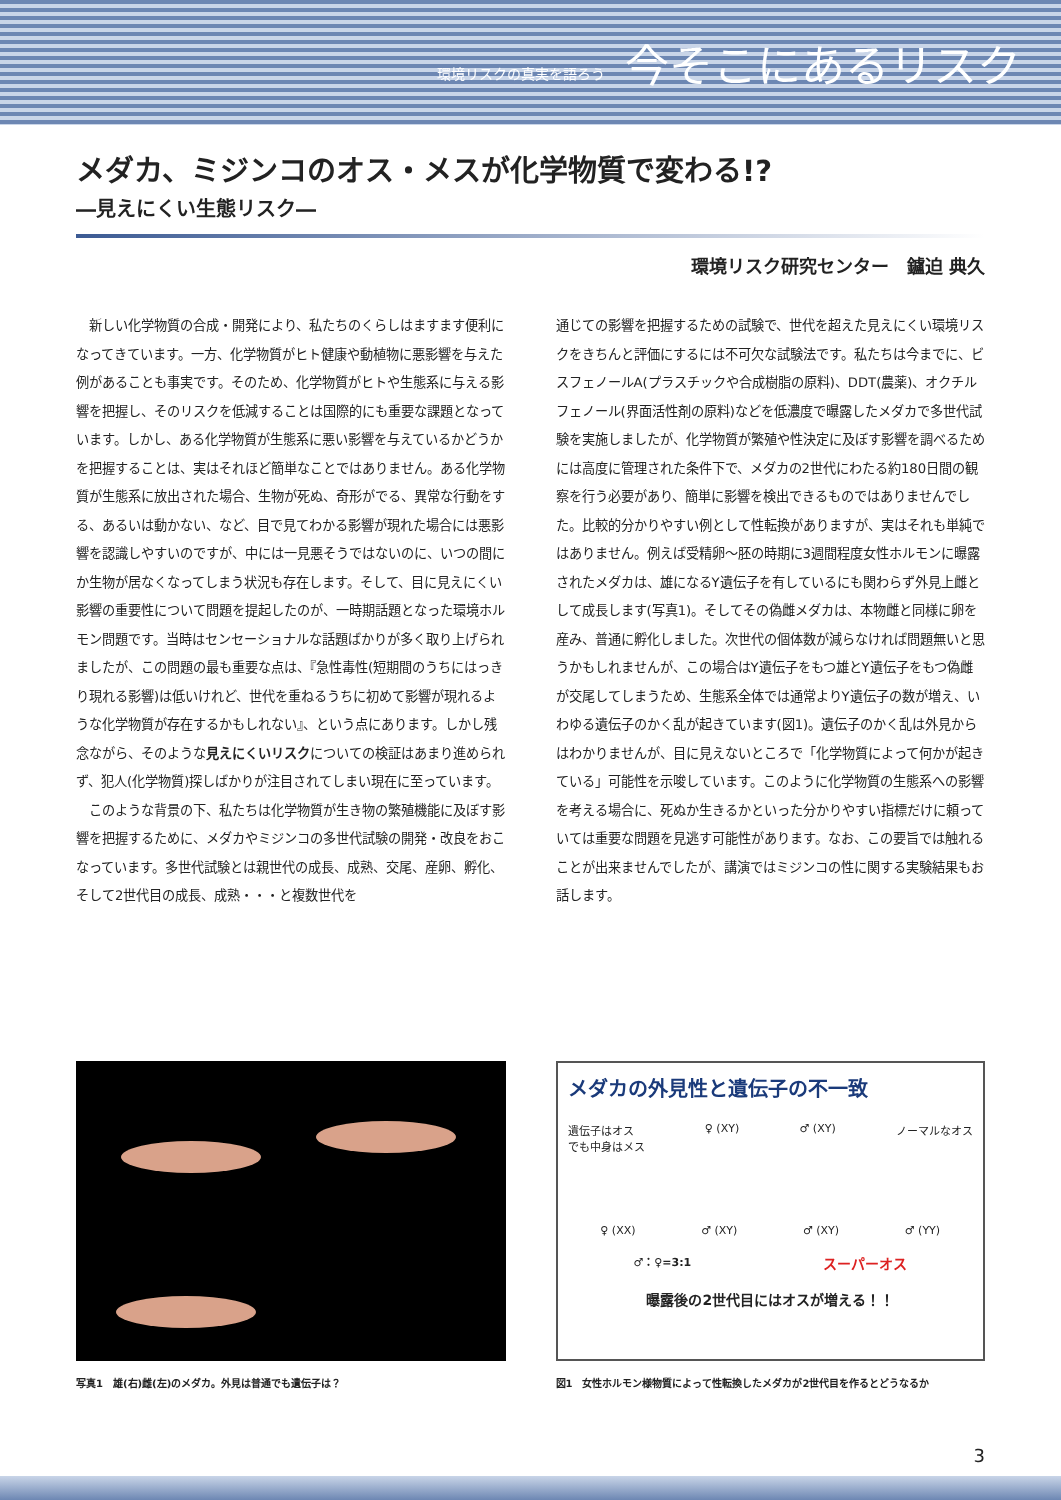環境リスクの真実を語ろう 今そこにあるリスク
メダカ、ミジンコのオス・メスが化学物質で変わる!?
―見えにくい生態リスク―
環境リスク研究センター　鑪迫 典久
　新しい化学物質の合成・開発により、私たちのくらしはますます便利になってきています。一方、化学物質がヒト健康や動植物に悪影響を与えた例があることも事実です。そのため、化学物質がヒトや生態系に与える影響を把握し、そのリスクを低減することは国際的にも重要な課題となっています。しかし、ある化学物質が生態系に悪い影響を与えているかどうかを把握することは、実はそれほど簡単なことではありません。ある化学物質が生態系に放出された場合、生物が死ぬ、奇形がでる、異常な行動をする、あるいは動かない、など、目で見てわかる影響が現れた場合には悪影響を認識しやすいのですが、中には一見悪そうではないのに、いつの間にか生物が居なくなってしまう状況も存在します。そして、目に見えにくい影響の重要性について問題を提起したのが、一時期話題となった環境ホルモン問題です。当時はセンセーショナルな話題ばかりが多く取り上げられましたが、この問題の最も重要な点は、『急性毒性(短期間のうちにはっきり現れる影響)は低いけれど、世代を重ねるうちに初めて影響が現れるような化学物質が存在するかもしれない』、という点にあります。しかし残念ながら、そのような見えにくいリスクについての検証はあまり進められず、犯人(化学物質)探しばかりが注目されてしまい現在に至っています。
　このような背景の下、私たちは化学物質が生き物の繁殖機能に及ぼす影響を把握するために、メダカやミジンコの多世代試験の開発・改良をおこなっています。多世代試験とは親世代の成長、成熟、交尾、産卵、孵化、そして2世代目の成長、成熟・・・と複数世代を
通じての影響を把握するための試験で、世代を超えた見えにくい環境リスクをきちんと評価にするには不可欠な試験法です。私たちは今までに、ビスフェノールA(プラスチックや合成樹脂の原料)、DDT(農薬)、オクチルフェノール(界面活性剤の原料)などを低濃度で曝露したメダカで多世代試験を実施しましたが、化学物質が繁殖や性決定に及ぼす影響を調べるためには高度に管理された条件下で、メダカの2世代にわたる約180日間の観察を行う必要があり、簡単に影響を検出できるものではありませんでした。比較的分かりやすい例として性転換がありますが、実はそれも単純ではありません。例えば受精卵～胚の時期に3週間程度女性ホルモンに曝露されたメダカは、雄になるY遺伝子を有しているにも関わらず外見上雌として成長します(写真1)。そしてその偽雌メダカは、本物雌と同様に卵を産み、普通に孵化しました。次世代の個体数が減らなければ問題無いと思うかもしれませんが、この場合はY遺伝子をもつ雄とY遺伝子をもつ偽雌が交尾してしまうため、生態系全体では通常よりY遺伝子の数が増え、いわゆる遺伝子のかく乱が起きています(図1)。遺伝子のかく乱は外見からはわかりませんが、目に見えないところで「化学物質によって何かが起きている」可能性を示唆しています。このように化学物質の生態系への影響を考える場合に、死ぬか生きるかといった分かりやすい指標だけに頼っていては重要な問題を見逃す可能性があります。なお、この要旨では触れることが出来ませんでしたが、講演ではミジンコの性に関する実験結果もお話します。
写真1　雄(右)雌(左)のメダカ。外見は普通でも遺伝子は？
メダカの外見性と遺伝子の不一致
遺伝子はオス
でも中身はメス ♀ (XY) ♂ (XY) ノーマルなオス
♀ (XX) ♂ (XY) ♂ (XY) ♂ (YY)
♂：♀=3:1 スーパーオス
曝露後の2世代目にはオスが増える！！
図1　女性ホルモン様物質によって性転換したメダカが2世代目を作るとどうなるか
3